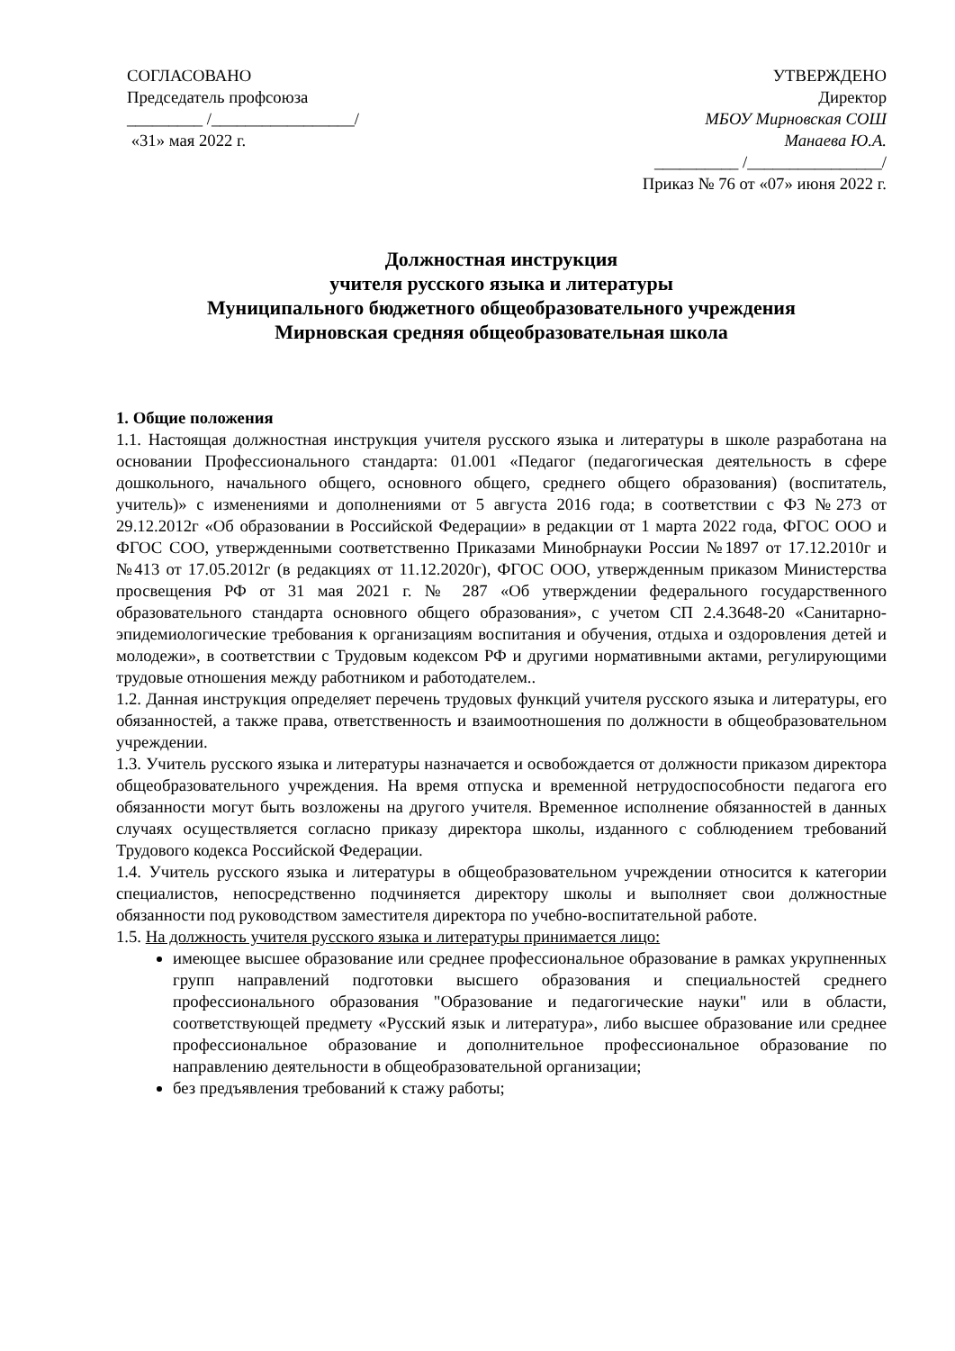СОГЛАСОВАНО
Председатель профсоюза
_________ /_________________/
«31» мая 2022 г.
УТВЕРЖДЕНО
Директор
МБОУ Мирновская СОШ
Манаева Ю.А.
__________ /________________/
Приказ № 76 от «07» июня 2022 г.
Должностная инструкция
учителя русского языка и литературы
Муниципального бюджетного общеобразовательного учреждения
Мирновская средняя общеобразовательная школа
1. Общие положения
1.1. Настоящая должностная инструкция учителя русского языка и литературы в школе разработана на основании Профессионального стандарта: 01.001 «Педагог (педагогическая деятельность в сфере дошкольного, начального общего, основного общего, среднего общего образования) (воспитатель, учитель)» с изменениями и дополнениями от 5 августа 2016 года; в соответствии с ФЗ №273 от 29.12.2012г «Об образовании в Российской Федерации» в редакции от 1 марта 2022 года, ФГОС ООО и ФГОС СОО, утвержденными соответственно Приказами Минобрнауки России №1897 от 17.12.2010г и №413 от 17.05.2012г (в редакциях от 11.12.2020г), ФГОС ООО, утвержденным приказом Министерства просвещения РФ от 31 мая 2021 г. № 287 «Об утверждении федерального государственного образовательного стандарта основного общего образования», с учетом СП 2.4.3648-20 «Санитарно-эпидемиологические требования к организациям воспитания и обучения, отдыха и оздоровления детей и молодежи», в соответствии с Трудовым кодексом РФ и другими нормативными актами, регулирующими трудовые отношения между работником и работодателем..
1.2. Данная инструкция определяет перечень трудовых функций учителя русского языка и литературы, его обязанностей, а также права, ответственность и взаимоотношения по должности в общеобразовательном учреждении.
1.3. Учитель русского языка и литературы назначается и освобождается от должности приказом директора общеобразовательного учреждения. На время отпуска и временной нетрудоспособности педагога его обязанности могут быть возложены на другого учителя. Временное исполнение обязанностей в данных случаях осуществляется согласно приказу директора школы, изданного с соблюдением требований Трудового кодекса Российской Федерации.
1.4. Учитель русского языка и литературы в общеобразовательном учреждении относится к категории специалистов, непосредственно подчиняется директору школы и выполняет свои должностные обязанности под руководством заместителя директора по учебно-воспитательной работе.
1.5. На должность учителя русского языка и литературы принимается лицо:
имеющее высшее образование или среднее профессиональное образование в рамках укрупненных групп направлений подготовки высшего образования и специальностей среднего профессионального образования "Образование и педагогические науки" или в области, соответствующей предмету «Русский язык и литература», либо высшее образование или среднее профессиональное образование и дополнительное профессиональное образование по направлению деятельности в общеобразовательной организации;
без предъявления требований к стажу работы;